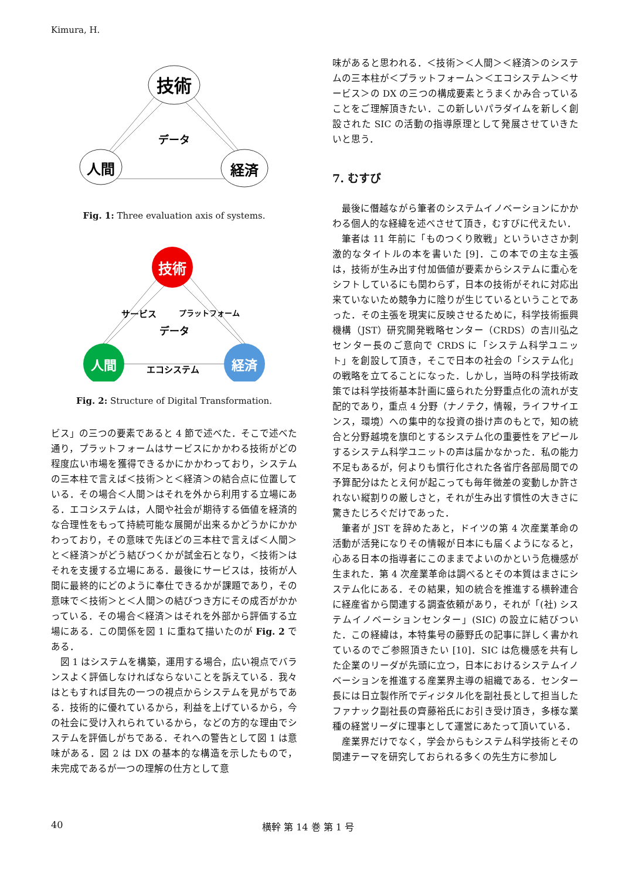Kimura, H.
技術
データ
人間
経済
Fig. 1: Three evaluation axis of systems.
技術
サービス
プラットフォーム
データ
人間
エコシステム
経済
Fig. 2: Structure of Digital Transformation.
ビス」の三つの要素であると 4 節で述べた．そこで述べた通り，プラットフォームはサービスにかかわる技術がどの程度広い市場を獲得できるかにかかわっており，システムの三本柱で言えば＜技術＞と＜経済＞の結合点に位置している．その場合＜人間＞はそれを外から利用する立場にある．エコシステムは，人間や社会が期待する価値を経済的な合理性をもって持続可能な展開が出来るかどうかにかかわっており，その意味で先ほどの三本柱で言えば＜人間＞と＜経済＞がどう結びつくかが試金石となり，＜技術＞はそれを支援する立場にある．最後にサービスは，技術が人間に最終的にどのように奉仕できるかが課題であり，その意味で＜技術＞と＜人間＞の結びつき方にその成否がかかっている．その場合＜経済＞はそれを外部から評価する立場にある．この関係を図 1 に重ねて描いたのが Fig. 2 である．
図 1 はシステムを構築，運用する場合，広い視点でバランスよく評価しなければならないことを訴えている．我々はともすれば目先の一つの視点からシステムを見がちである．技術的に優れているから，利益を上げているから，今の社会に受け入れられているから，などの方的な理由でシステムを評価しがちである．それへの警告として図 1 は意味がある．図 2 は DX の基本的な構造を示したもので，未完成であるが一つの理解の仕方として意
味があると思われる．＜技術＞＜人間＞＜経済＞のシステムの三本柱が＜プラットフォーム＞＜エコシステム＞＜サービス＞の DX の三つの構成要素とうまくかみ合っていることをご理解頂きたい．この新しいパラダイムを新しく創設された SIC の活動の指導原理として発展させていきたいと思う．
7. むすび
最後に僭越ながら筆者のシステムイノベーションにかかわる個人的な経緯を述べさせて頂き，むすびに代えたい．
筆者は 11 年前に「ものつくり敗戦」といういささか刺激的なタイトルの本を書いた [9]．この本での主な主張は，技術が生み出す付加価値が要素からシステムに重心をシフトしているにも関わらず，日本の技術がそれに対応出来ていないため競争力に陰りが生じているということであった．その主張を現実に反映させるために，科学技術振興機構（JST）研究開発戦略センター（CRDS）の吉川弘之センター長のご意向で CRDS に「システム科学ユニット」を創設して頂き，そこで日本の社会の「システム化」の戦略を立てることになった．しかし，当時の科学技術政策では科学技術基本計画に盛られた分野重点化の流れが支配的であり，重点 4 分野（ナノテク，情報，ライフサイエンス，環境）への集中的な投資の掛け声のもとで，知の統合と分野越境を旗印とするシステム化の重要性をアピールするシステム科学ユニットの声は届かなかった．私の能力不足もあるが，何よりも慣行化された各省庁各部局間での予算配分はたとえ何が起こっても毎年微差の変動しか許されない縦割りの厳しさと，それが生み出す慣性の大きさに驚きたじろぐだけであった．
筆者が JST を辞めたあと，ドイツの第 4 次産業革命の活動が活発になりその情報が日本にも届くようになると，心ある日本の指導者にこのままでよいのかという危機感が生まれた．第 4 次産業革命は調べるとその本質はまさにシステム化にある．その結果，知の統合を推進する横幹連合に経産省から関連する調査依頼があり，それが「(社) システムイノベーションセンター」(SIC) の設立に結びついた．この経緯は，本特集号の藤野氏の記事に詳しく書かれているのでご参照頂きたい [10]．SIC は危機感を共有した企業のリーダが先頭に立つ，日本におけるシステムイノベーションを推進する産業界主導の組織である．センター長には日立製作所でディジタル化を副社長として担当したファナック副社長の齊藤裕氏にお引き受け頂き，多様な業種の経営リーダに理事として運営にあたって頂いている．
産業界だけでなく，学会からもシステム科学技術とその関連テーマを研究しておられる多くの先生方に参加し
40 横幹 第 14 巻 第 1 号